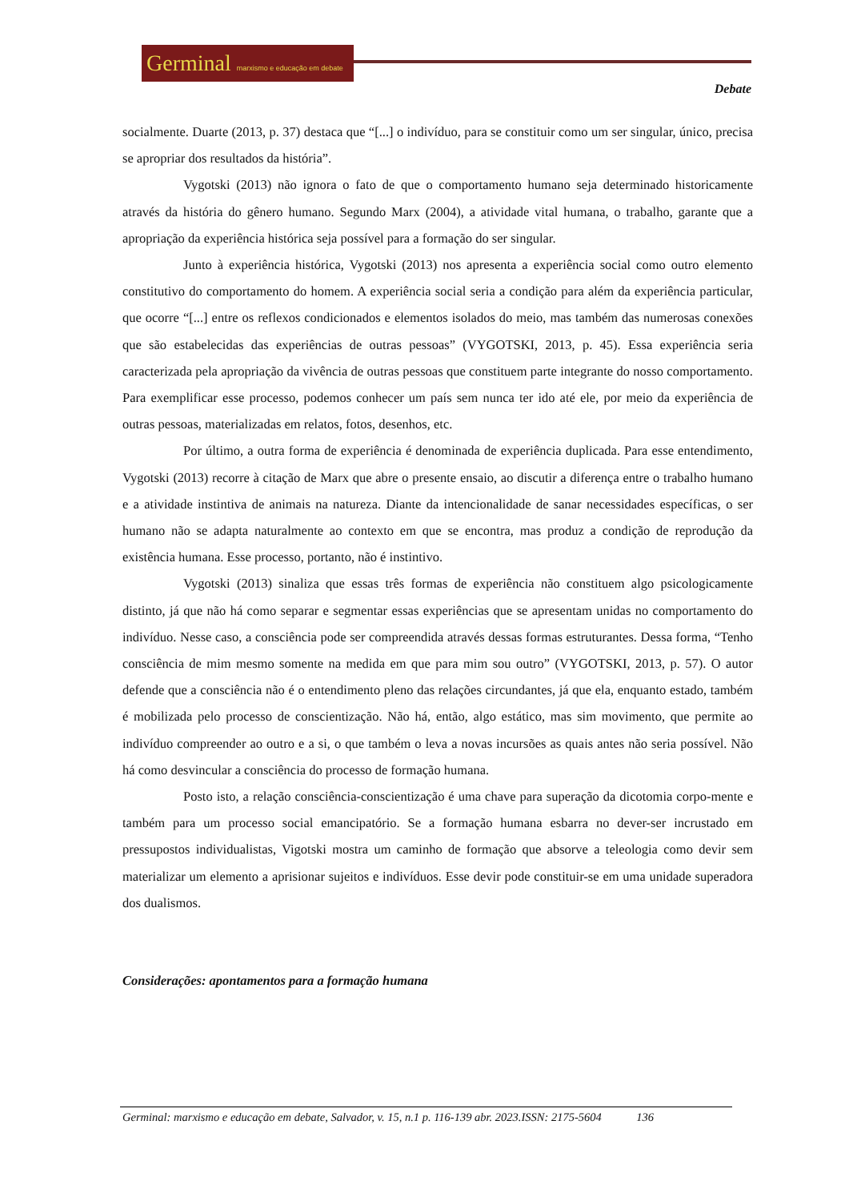Germinal marxismo e educação em debate
Debate
socialmente. Duarte (2013, p. 37) destaca que “[...] o indivíduo, para se constituir como um ser singular, único, precisa se apropriar dos resultados da história”.
Vygotski (2013) não ignora o fato de que o comportamento humano seja determinado historicamente através da história do gênero humano. Segundo Marx (2004), a atividade vital humana, o trabalho, garante que a apropriação da experiência histórica seja possível para a formação do ser singular.
Junto à experiência histórica, Vygotski (2013) nos apresenta a experiência social como outro elemento constitutivo do comportamento do homem. A experiência social seria a condição para além da experiência particular, que ocorre “[...] entre os reflexos condicionados e elementos isolados do meio, mas também das numerosas conexões que são estabelecidas das experiências de outras pessoas” (VYGOTSKI, 2013, p. 45). Essa experiência seria caracterizada pela apropriação da vivência de outras pessoas que constituem parte integrante do nosso comportamento. Para exemplificar esse processo, podemos conhecer um país sem nunca ter ido até ele, por meio da experiência de outras pessoas, materializadas em relatos, fotos, desenhos, etc.
Por último, a outra forma de experiência é denominada de experiência duplicada. Para esse entendimento, Vygotski (2013) recorre à citação de Marx que abre o presente ensaio, ao discutir a diferença entre o trabalho humano e a atividade instintiva de animais na natureza. Diante da intencionalidade de sanar necessidades específicas, o ser humano não se adapta naturalmente ao contexto em que se encontra, mas produz a condição de reprodução da existência humana. Esse processo, portanto, não é instintivo.
Vygotski (2013) sinaliza que essas três formas de experiência não constituem algo psicologicamente distinto, já que não há como separar e segmentar essas experiências que se apresentam unidas no comportamento do indivíduo. Nesse caso, a consciência pode ser compreendida através dessas formas estruturantes. Dessa forma, “Tenho consciência de mim mesmo somente na medida em que para mim sou outro” (VYGOTSKI, 2013, p. 57). O autor defende que a consciência não é o entendimento pleno das relações circundantes, já que ela, enquanto estado, também é mobilizada pelo processo de conscientização. Não há, então, algo estático, mas sim movimento, que permite ao indivíduo compreender ao outro e a si, o que também o leva a novas incursões as quais antes não seria possível. Não há como desvincular a consciência do processo de formação humana.
Posto isto, a relação consciência-conscientização é uma chave para superação da dicotomia corpo-mente e também para um processo social emancipatório. Se a formação humana esbarra no dever-ser incrustado em pressupostos individualistas, Vigotski mostra um caminho de formação que absorve a teleologia como devir sem materializar um elemento a aprisionar sujeitos e indivíduos. Esse devir pode constituir-se em uma unidade superadora dos dualismos.
Considerações: apontamentos para a formação humana
Germinal: marxismo e educação em debate, Salvador, v. 15, n.1 p. 116-139 abr. 2023.ISSN: 2175-5604 136